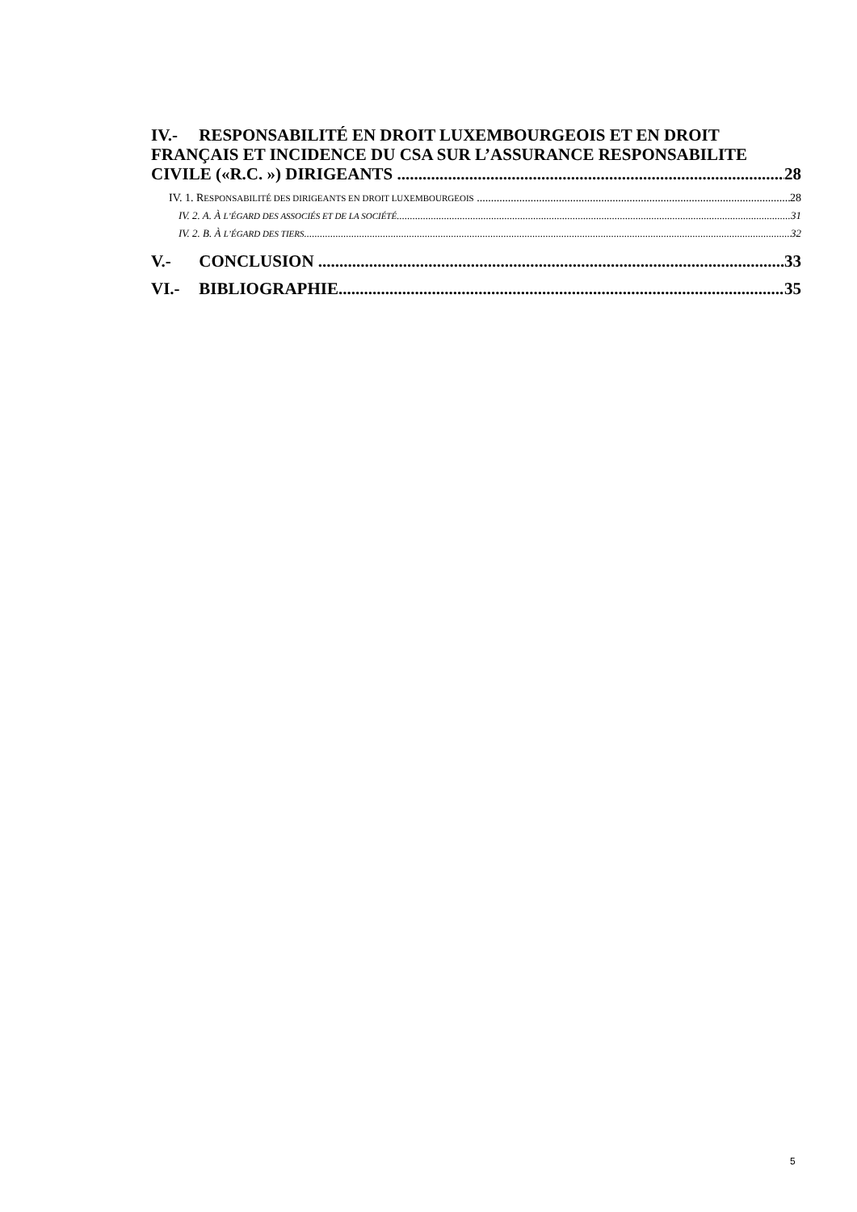IV.- RESPONSABILITÉ EN DROIT LUXEMBOURGEOIS ET EN DROIT FRANÇAIS ET INCIDENCE DU CSA SUR L’ASSURANCE RESPONSABILITE
CIVILE («R.C. ») DIRIGEANTS 28
IV. 1. RESPONSABILITÉ DES DIRIGEANTS EN DROIT LUXEMBOURGEOIS 28
IV. 2. A. À L’ÉGARD DES ASSOCIÉS ET DE LA SOCIÉTÉ 31
IV. 2. B. À L’ÉGARD DES TIERS 32
V.- CONCLUSION 33
VI.- BIBLIOGRAPHIE 35
5